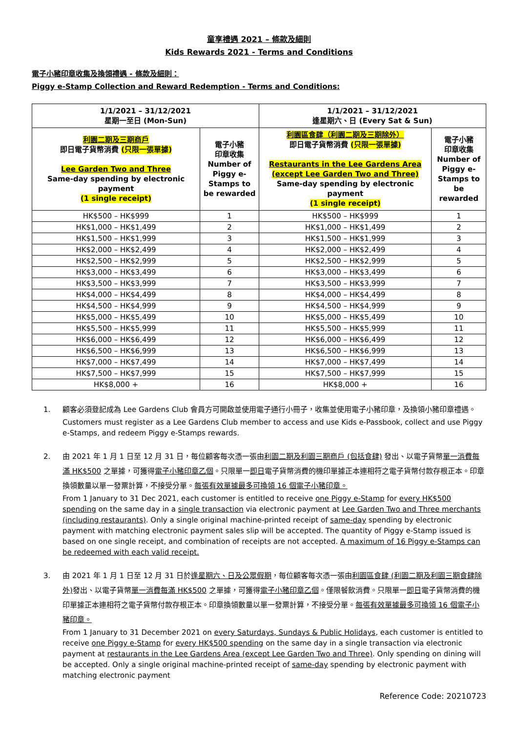童享禮遇 2021 – 條款及細則
Kids Rewards 2021 - Terms and Conditions
電子小豬印章收集及換領禮遇 - 條款及細則：
Piggy e-Stamp Collection and Reward Redemption - Terms and Conditions:
| 1/1/2021 – 31/12/2021 星期一至日 (Mon-Sun) | | 1/1/2021 – 31/12/2021 逢星期六、日 (Every Sat & Sun) | |
| --- | --- | --- | --- |
| 利園二期及三期商戶 即日電子貨幣消費 (只限一張單據) Lee Garden Two and Three Same-day spending by electronic payment (1 single receipt) | 電子小豬 印章收集 Number of Piggy e-Stamps to be rewarded | 利園區食肆（利園二期及三期除外） 即日電子貨幣消費 (只限一張單據) Restaurants in the Lee Gardens Area (except Lee Garden Two and Three) Same-day spending by electronic payment (1 single receipt) | 電子小豬 印章收集 Number of Piggy e-Stamps to be rewarded |
| HK$500 – HK$999 | 1 | HK$500 – HK$999 | 1 |
| HK$1,000 – HK$1,499 | 2 | HK$1,000 – HK$1,499 | 2 |
| HK$1,500 – HK$1,999 | 3 | HK$1,500 – HK$1,999 | 3 |
| HK$2,000 – HK$2,499 | 4 | HK$2,000 – HK$2,499 | 4 |
| HK$2,500 – HK$2,999 | 5 | HK$2,500 – HK$2,999 | 5 |
| HK$3,000 – HK$3,499 | 6 | HK$3,000 – HK$3,499 | 6 |
| HK$3,500 – HK$3,999 | 7 | HK$3,500 – HK$3,999 | 7 |
| HK$4,000 – HK$4,499 | 8 | HK$4,000 – HK$4,499 | 8 |
| HK$4,500 – HK$4,999 | 9 | HK$4,500 – HK$4,999 | 9 |
| HK$5,000 – HK$5,499 | 10 | HK$5,000 – HK$5,499 | 10 |
| HK$5,500 – HK$5,999 | 11 | HK$5,500 – HK$5,999 | 11 |
| HK$6,000 – HK$6,499 | 12 | HK$6,000 – HK$6,499 | 12 |
| HK$6,500 – HK$6,999 | 13 | HK$6,500 – HK$6,999 | 13 |
| HK$7,000 – HK$7,499 | 14 | HK$7,000 – HK$7,499 | 14 |
| HK$7,500 – HK$7,999 | 15 | HK$7,500 – HK$7,999 | 15 |
| HK$8,000 + | 16 | HK$8,000 + | 16 |
1. 顧客必須登記成為 Lee Gardens Club 會員方可開啟並使用電子通行小冊子，收集並使用電子小豬印章，及換領小豬印章禮遇。
Customers must register as a Lee Gardens Club member to access and use Kids e-Passbook, collect and use Piggy e-Stamps, and redeem Piggy e-Stamps rewards.
2. 由 2021 年 1 月 1 日至 12 月 31 日，每位顧客每次憑一張由利園二期及利園三期商戶 (包括食肆) 發出、以電子貨幣單一消費每滿 HK$500 之單據，可獲得電子小豬印章乙個。只限單一即日電子貨幣消費的機印單據正本連相符之電子貨幣付款存根正本。印章換領數量以單一發票計算，不接受分單。每張有效單據最多可換領 16 個電子小豬印章。
From 1 January to 31 Dec 2021, each customer is entitled to receive one Piggy e-Stamp for every HK$500 spending on the same day in a single transaction via electronic payment at Lee Garden Two and Three merchants (including restaurants). Only a single original machine-printed receipt of same-day spending by electronic payment with matching electronic payment sales slip will be accepted. The quantity of Piggy e-Stamp issued is based on one single receipt, and combination of receipts are not accepted. A maximum of 16 Piggy e-Stamps can be redeemed with each valid receipt.
3. 由 2021 年 1 月 1 日至 12 月 31 日於逢星期六、日及公眾假期，每位顧客每次憑一張由利園區食肆 (利園二期及利園三期食肆除外) 發出、以電子貨幣單一消費每滿 HK$500 之單據，可獲得電子小豬印章乙個。僅限餐飲消費。只限單一即日電子貨幣消費的機印單據正本連相符之電子貨幣付款存根正本。印章換領數量以單一發票計算，不接受分單。每張有效單據最多可換領 16 個電子小豬印章。
From 1 January to 31 December 2021 on every Saturdays, Sundays & Public Holidays, each customer is entitled to receive one Piggy e-Stamp for every HK$500 spending on the same day in a single transaction via electronic payment at restaurants in the Lee Gardens Area (except Lee Garden Two and Three). Only spending on dining will be accepted. Only a single original machine-printed receipt of same-day spending by electronic payment with matching electronic payment
Reference Code: 20210723